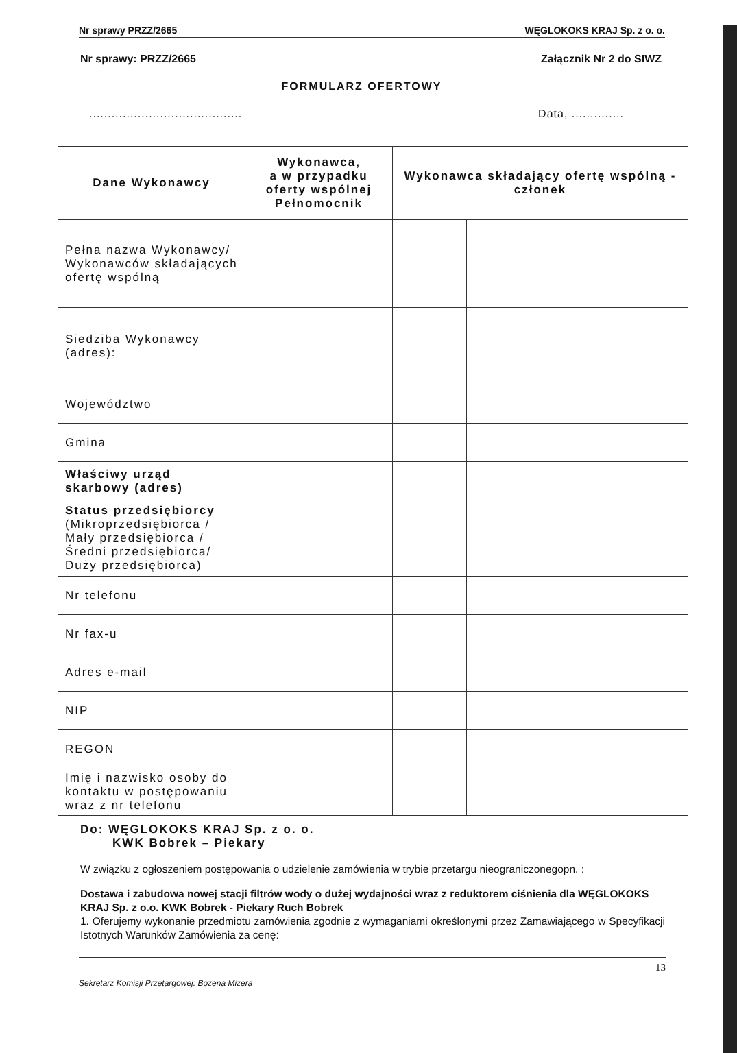Nr sprawy PRZZ/2665 WĘGLOKOKS KRAJ Sp. z o. o.
Nr sprawy: PRZZ/2665 Załącznik Nr 2 do SIWZ
FORMULARZ OFERTOWY
......................................... Data, ..............
| Dane Wykonawcy | Wykonawca, a w przypadku oferty wspólnej Pełnomocnik | Wykonawca składający ofertę wspólną - członek | | | |
| --- | --- | --- | --- | --- | --- |
| Pełna nazwa Wykonawcy/ Wykonawców składających ofertę wspólną | | | | | |
| Siedziba Wykonawcy (adres): | | | | | |
| Województwo | | | | | |
| Gmina | | | | | |
| Właściwy urząd skarbowy (adres) | | | | | |
| Status przedsiębiorcy (Mikroprzedsiębiorca / Mały przedsiębiorca / Średni przedsiębiorca/ Duży przedsiębiorca) | | | | | |
| Nr telefonu | | | | | |
| Nr fax-u | | | | | |
| Adres e-mail | | | | | |
| NIP | | | | | |
| REGON | | | | | |
| Imię i nazwisko osoby do kontaktu w postępowaniu wraz z nr telefonu | | | | | |
Do: WĘGLOKOKS KRAJ Sp. z o. o.
KWK Bobrek – Piekary
W związku z ogłoszeniem postępowania o udzielenie zamówienia w trybie przetargu nieograniczonegopn. :
Dostawa i zabudowa nowej stacji filtrów wody o dużej wydajności wraz z reduktorem ciśnienia dla WĘGLOKOKS KRAJ Sp. z o.o. KWK Bobrek - Piekary Ruch Bobrek
1. Oferujemy wykonanie przedmiotu zamówienia zgodnie z wymaganiami określonymi przez Zamawiającego w Specyfikacji Istotnych Warunków Zamówienia za cenę:
Sekretarz Komisji Przetargowej: Bożena Mizera 13